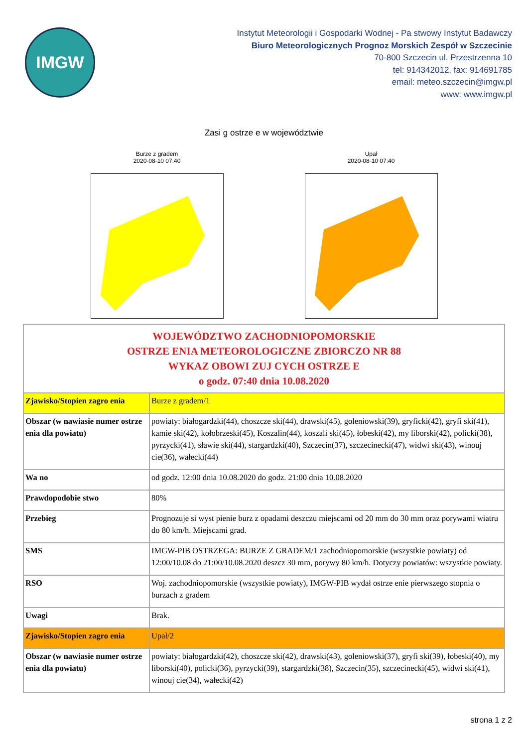IMGW
Instytut Meteorologii i Gospodarki Wodnej - Pa stwowy Instytut Badawczy
Biuro Meteorologicznych Prognoz Morskich Zespół w Szczecinie
70-800 Szczecin ul. Przestrzenna 10
tel: 914342012, fax: 914691785
email: meteo.szczecin@imgw.pl
www: www.imgw.pl
Zasi g ostrze e w województwie
Burze z gradem
2020-08-10 07:40
Upał
2020-08-10 07:40
| WOJEWÓDZTWO ZACHODNIOPOMORSKIE OSTRZE ENIA METEOROLOGICZNE ZBIORCZO NR 88 WYKAZ OBOWI ZUJ CYCH OSTRZE E o godz. 07:40 dnia 10.08.2020 | |
| Zjawisko/Stopien zagro enia | Burze z gradem/1 |
| Obszar (w nawiasie numer ostrze enia dla powiatu) | powiaty: białogardzki(44), choszcze ski(44), drawski(45), goleniowski(39), gryficki(42), gryfi ski(41), kamie ski(42), kołobrzeski(45), Koszalin(44), koszali ski(45), łobeski(42), my liborski(42), policki(38), pyrzycki(41), sławie ski(44), stargardzki(40), Szczecin(37), szczecinecki(47), widwi ski(43), winouj cie(36), wałecki(44) |
| Wa no | od godz. 12:00 dnia 10.08.2020 do godz. 21:00 dnia 10.08.2020 |
| Prawdopodobie stwo | 80% |
| Przebieg | Prognozuje si wyst pienie burz z opadami deszczu miejscami od 20 mm do 30 mm oraz porywami wiatru do 80 km/h. Miejscami grad. |
| SMS | IMGW-PIB OSTRZEGA: BURZE Z GRADEM/1 zachodniopomorskie (wszystkie powiaty) od 12:00/10.08 do 21:00/10.08.2020 deszcz 30 mm, porywy 80 km/h. Dotyczy powiatów: wszystkie powiaty. |
| RSO | Woj. zachodniopomorskie (wszystkie powiaty), IMGW-PIB wydał ostrze enie pierwszego stopnia o burzach z gradem |
| Uwagi | Brak. |
| Zjawisko/Stopien zagro enia | Upał/2 |
| Obszar (w nawiasie numer ostrze enia dla powiatu) | powiaty: białogardzki(42), choszcze ski(42), drawski(43), goleniowski(37), gryfi ski(39), łobeski(40), my liborski(40), policki(36), pyrzycki(39), stargardzki(38), Szczecin(35), szczecinecki(45), widwi ski(41), winouj cie(34), wałecki(42) |
strona 1 z 2